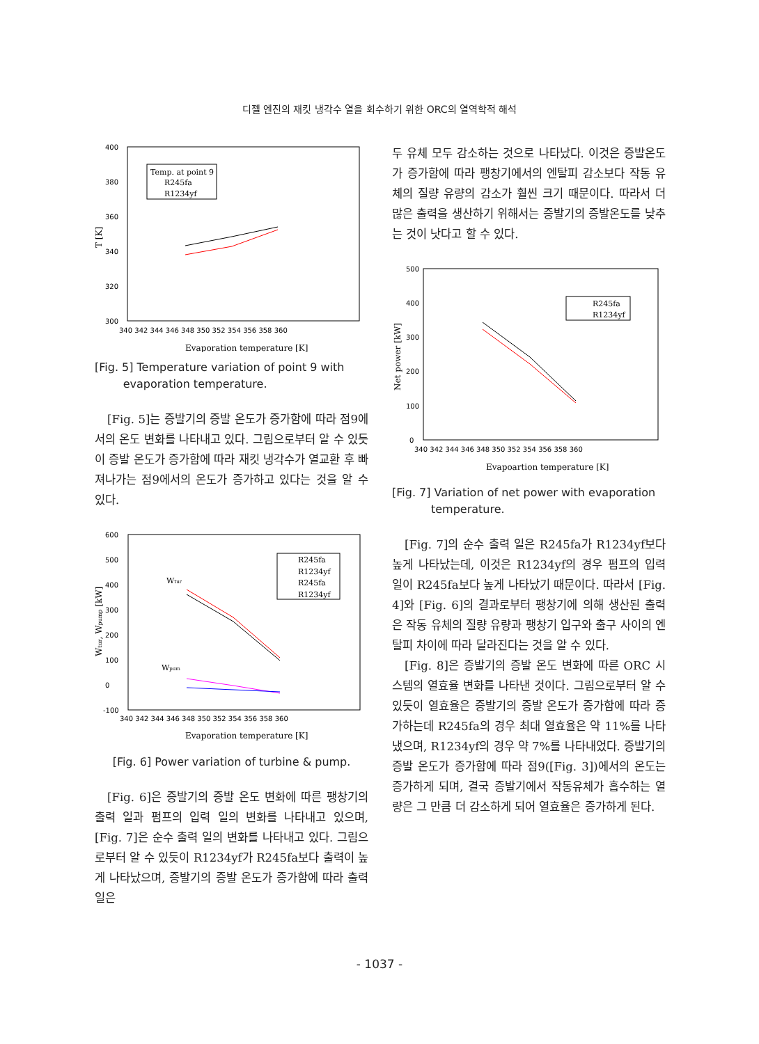디젤 엔진의 재킷 냉각수 열을 회수하기 위한 ORC의 열역학적 해석
400
380
360
340
320
300
340 342 344 346 348 350 352 354 356 358 360
Evaporation temperature [K]
T [K]
Temp. at point 9
R245fa
R1234yf
[Fig. 5] Temperature variation of point 9 with
evaporation temperature.
[Fig. 5]는 증발기의 증발 온도가 증가함에 따라 점9에서의 온도 변화를 나타내고 있다. 그림으로부터 알 수 있듯이 증발 온도가 증가함에 따라 재킷 냉각수가 열교환 후 빠져나가는 점9에서의 온도가 증가하고 있다는 것을 알 수 있다.
600
500
400
300
200
100
0
-100
340 342 344 346 348 350 352 354 356 358 360
Evaporation temperature [K]
Wtur, Wpump [kW]
R245fa
R1234yf
R245fa
R1234yf
Wtur
Wpum
[Fig. 6] Power variation of turbine & pump.
[Fig. 6]은 증발기의 증발 온도 변화에 따른 팽창기의 출력 일과 펌프의 입력 일의 변화를 나타내고 있으며, [Fig. 7]은 순수 출력 일의 변화를 나타내고 있다. 그림으로부터 알 수 있듯이 R1234yf가 R245fa보다 출력이 높게 나타났으며, 증발기의 증발 온도가 증가함에 따라 출력 일은
두 유체 모두 감소하는 것으로 나타났다. 이것은 증발온도가 증가함에 따라 팽창기에서의 엔탈피 감소보다 작동 유체의 질량 유량의 감소가 훨씬 크기 때문이다. 따라서 더 많은 출력을 생산하기 위해서는 증발기의 증발온도를 낮추는 것이 낫다고 할 수 있다.
500
400
300
200
100
0
340 342 344 346 348 350 352 354 356 358 360
Evapoartion temperature [K]
Net power [kW]
R245fa
R1234yf
[Fig. 7] Variation of net power with evaporation
temperature.
[Fig. 7]의 순수 출력 일은 R245fa가 R1234yf보다 높게 나타났는데, 이것은 R1234yf의 경우 펌프의 입력 일이 R245fa보다 높게 나타났기 때문이다. 따라서 [Fig. 4]와 [Fig. 6]의 결과로부터 팽창기에 의해 생산된 출력은 작동 유체의 질량 유량과 팽창기 입구와 출구 사이의 엔탈피 차이에 따라 달라진다는 것을 알 수 있다.
[Fig. 8]은 증발기의 증발 온도 변화에 따른 ORC 시스템의 열효율 변화를 나타낸 것이다. 그림으로부터 알 수 있듯이 열효율은 증발기의 증발 온도가 증가함에 따라 증가하는데 R245fa의 경우 최대 열효율은 약 11%를 나타냈으며, R1234yf의 경우 약 7%를 나타내었다. 증발기의 증발 온도가 증가함에 따라 점9([Fig. 3])에서의 온도는 증가하게 되며, 결국 증발기에서 작동유체가 흡수하는 열량은 그 만큼 더 감소하게 되어 열효율은 증가하게 된다.
- 1037 -